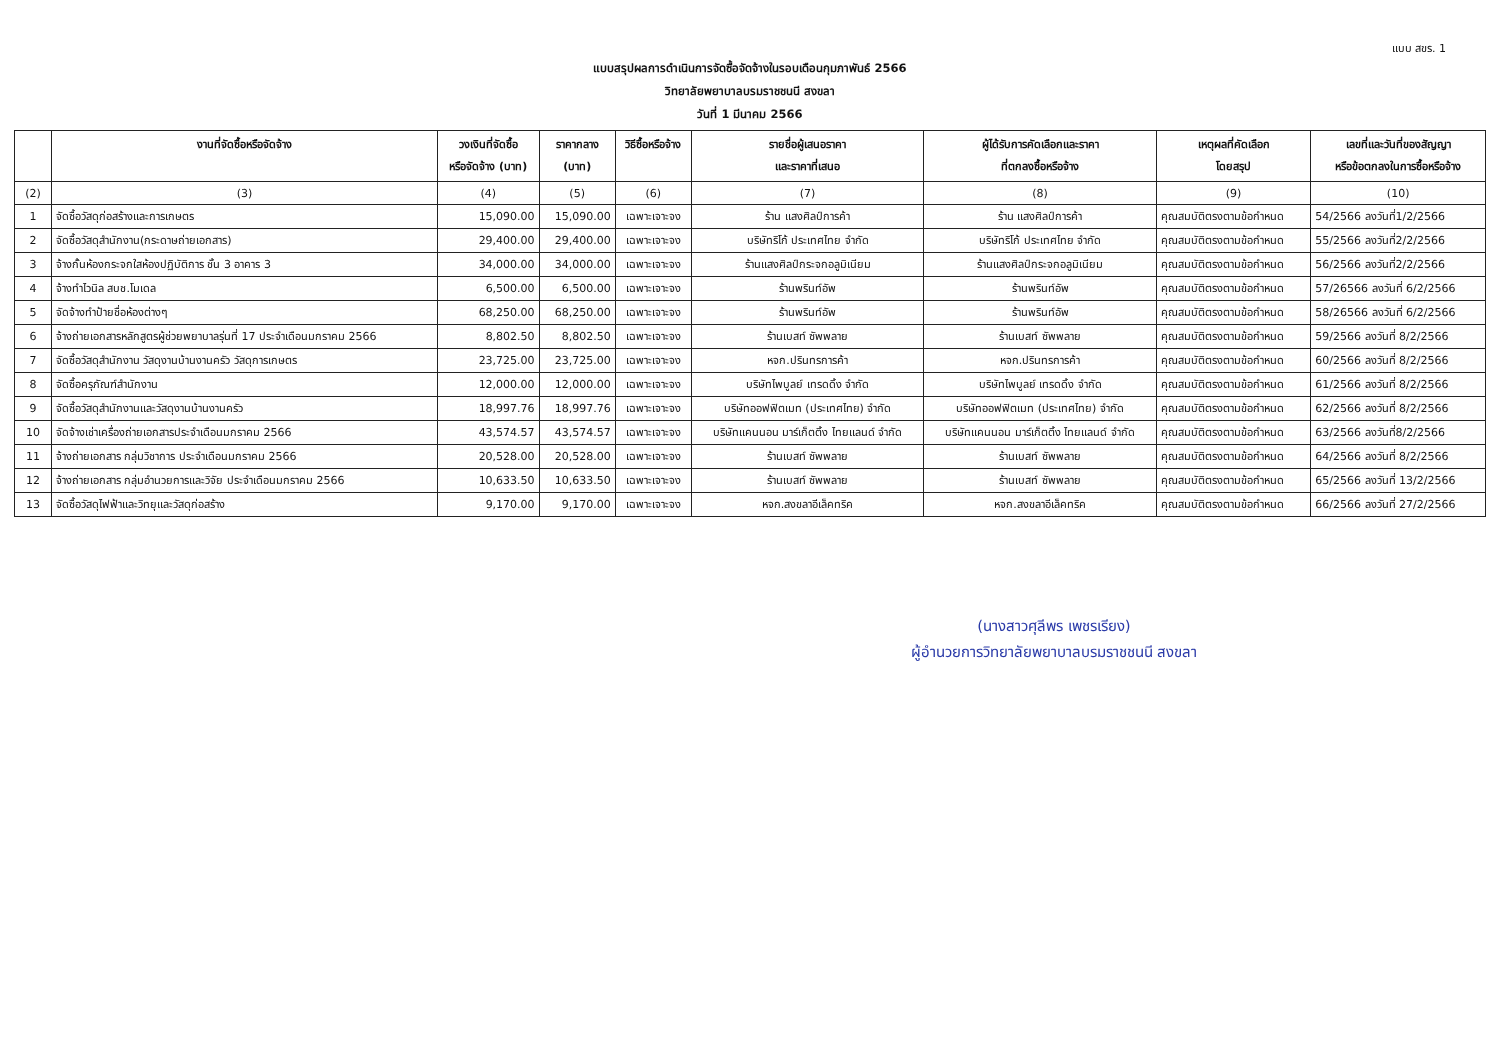แบบ สขร. 1
แบบสรุปผลการดำเนินการจัดซื้อจัดจ้างในรอบเดือนกุมภาพันธ์ 2566
วิทยาลัยพยาบาลบรมราชชนนี สงขลา
วันที่ 1 มีนาคม 2566
| | งานที่จัดซื้อหรือจัดจ้าง | วงเงินที่จัดซื้อ หรือจัดจ้าง (บาท) | ราคากลาง (บาท) | วิธีซื้อหรือจ้าง | รายชื่อผู้เสนอราคา และราคาที่เสนอ | ผู้ได้รับการคัดเลือกและราคา ที่ตกลงซื้อหรือจ้าง | เหตุผลที่คัดเลือก โดยสรุป | เลขที่และวันที่ของสัญญา หรือข้อตกลงในการซื้อหรือจ้าง |
| --- | --- | --- | --- | --- | --- | --- | --- | --- |
| (2) | (3) | (4) | (5) | (6) | (7) | (8) | (9) | (10) |
| 1 | จัดซื้อวัสดุก่อสร้างและการเกษตร | 15,090.00 | 15,090.00 | เฉพาะเจาะจง | ร้าน แสงศิลป์การค้า | ร้าน แสงศิลป์การค้า | คุณสมบัติตรงตามข้อกำหนด | 54/2566 ลงวันที่1/2/2566 |
| 2 | จัดซื้อวัสดุสำนักงาน(กระดาษถ่ายเอกสาร) | 29,400.00 | 29,400.00 | เฉพาะเจาะจง | บริษัทริโก้ ประเทศไทย จำกัด | บริษัทริโก้ ประเทศไทย จำกัด | คุณสมบัติตรงตามข้อกำหนด | 55/2566 ลงวันที่2/2/2566 |
| 3 | จ้างกั้นห้องกระจกใสห้องปฏิบัติการ ชั้น 3 อาคาร 3 | 34,000.00 | 34,000.00 | เฉพาะเจาะจง | ร้านแสงศิลป์กระจกอลูมิเนียม | ร้านแสงศิลป์กระจกอลูมิเนียม | คุณสมบัติตรงตามข้อกำหนด | 56/2566 ลงวันที่2/2/2566 |
| 4 | จ้างทำไวนิล สบช.โมเดล | 6,500.00 | 6,500.00 | เฉพาะเจาะจง | ร้านพรินท์อัพ | ร้านพรินท์อัพ | คุณสมบัติตรงตามข้อกำหนด | 57/26566 ลงวันที่ 6/2/2566 |
| 5 | จัดจ้างทำป้ายชื่อห้องต่างๆ | 68,250.00 | 68,250.00 | เฉพาะเจาะจง | ร้านพรินท์อัพ | ร้านพรินท์อัพ | คุณสมบัติตรงตามข้อกำหนด | 58/26566 ลงวันที่ 6/2/2566 |
| 6 | จ้างถ่ายเอกสารหลักสูตรผู้ช่วยพยาบาลรุ่นที่ 17 ประจำเดือนมกราคม 2566 | 8,802.50 | 8,802.50 | เฉพาะเจาะจง | ร้านเบสท์ ซัพพลาย | ร้านเบสท์ ซัพพลาย | คุณสมบัติตรงตามข้อกำหนด | 59/2566 ลงวันที่ 8/2/2566 |
| 7 | จัดซื้อวัสดุสำนักงาน วัสดุงานบ้านงานครัว วัสดุการเกษตร | 23,725.00 | 23,725.00 | เฉพาะเจาะจง | หจก.ปรินทรการค้า | หจก.ปรินทรการค้า | คุณสมบัติตรงตามข้อกำหนด | 60/2566 ลงวันที่ 8/2/2566 |
| 8 | จัดซื้อครุภัณฑ์สำนักงาน | 12,000.00 | 12,000.00 | เฉพาะเจาะจง | บริษัทไพบูลย์ เทรดดิ้ง จำกัด | บริษัทไพบูลย์ เทรดดิ้ง จำกัด | คุณสมบัติตรงตามข้อกำหนด | 61/2566 ลงวันที่ 8/2/2566 |
| 9 | จัดซื้อวัสดุสำนักงานและวัสดุงานบ้านงานครัว | 18,997.76 | 18,997.76 | เฉพาะเจาะจง | บริษัทออฟฟิตเมท (ประเทศไทย) จำกัด | บริษัทออฟฟิตเมท (ประเทศไทย) จำกัด | คุณสมบัติตรงตามข้อกำหนด | 62/2566 ลงวันที่ 8/2/2566 |
| 10 | จัดจ้างเช่าเครื่องถ่ายเอกสารประจำเดือนมกราคม 2566 | 43,574.57 | 43,574.57 | เฉพาะเจาะจง | บริษัทแคนนอน มาร์เก็ตติ้ง ไทยแลนด์ จำกัด | บริษัทแคนนอน มาร์เก็ตติ้ง ไทยแลนด์ จำกัด | คุณสมบัติตรงตามข้อกำหนด | 63/2566 ลงวันที่8/2/2566 |
| 11 | จ้างถ่ายเอกสาร กลุ่มวิชาการ ประจำเดือนมกราคม 2566 | 20,528.00 | 20,528.00 | เฉพาะเจาะจง | ร้านเบสท์ ซัพพลาย | ร้านเบสท์ ซัพพลาย | คุณสมบัติตรงตามข้อกำหนด | 64/2566 ลงวันที่ 8/2/2566 |
| 12 | จ้างถ่ายเอกสาร กลุ่มอำนวยการและวิจัย ประจำเดือนมกราคม 2566 | 10,633.50 | 10,633.50 | เฉพาะเจาะจง | ร้านเบสท์ ซัพพลาย | ร้านเบสท์ ซัพพลาย | คุณสมบัติตรงตามข้อกำหนด | 65/2566 ลงวันที่ 13/2/2566 |
| 13 | จัดซื้อวัสดุไฟฟ้าและวิทยุและวัสดุก่อสร้าง | 9,170.00 | 9,170.00 | เฉพาะเจาะจง | หจก.สงขลาอีเล็คทริค | หจก.สงขลาอีเล็คทริค | คุณสมบัติตรงตามข้อกำหนด | 66/2566 ลงวันที่ 27/2/2566 |
(นางสาวศุลีพร เพชรเรียง)
ผู้อำนวยการวิทยาลัยพยาบาลบรมราชชนนี สงขลา